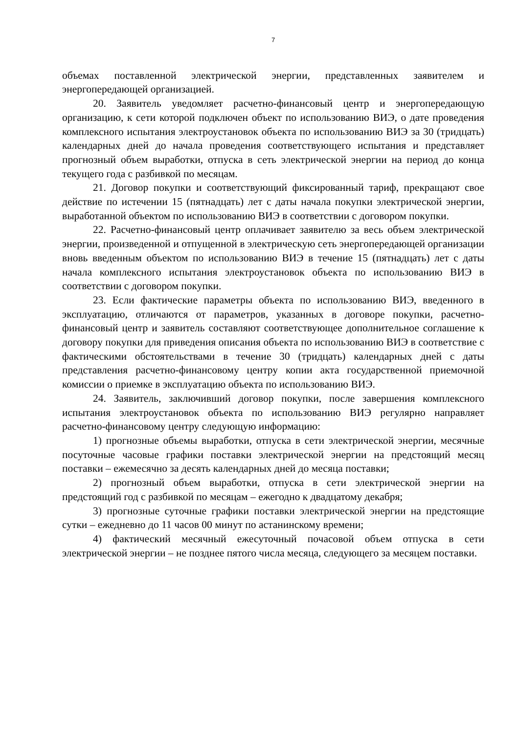7
объемах поставленной электрической энергии, представленных заявителем и энергопередающей организацией.
20. Заявитель уведомляет расчетно-финансовый центр и энергопередающую организацию, к сети которой подключен объект по использованию ВИЭ, о дате проведения комплексного испытания электроустановок объекта по использованию ВИЭ за 30 (тридцать) календарных дней до начала проведения соответствующего испытания и представляет прогнозный объем выработки, отпуска в сеть электрической энергии на период до конца текущего года с разбивкой по месяцам.
21. Договор покупки и соответствующий фиксированный тариф, прекращают свое действие по истечении 15 (пятнадцать) лет с даты начала покупки электрической энергии, выработанной объектом по использованию ВИЭ в соответствии с договором покупки.
22. Расчетно-финансовый центр оплачивает заявителю за весь объем электрической энергии, произведенной и отпущенной в электрическую сеть энергопередающей организации вновь введенным объектом по использованию ВИЭ в течение 15 (пятнадцать) лет с даты начала комплексного испытания электроустановок объекта по использованию ВИЭ в соответствии с договором покупки.
23. Если фактические параметры объекта по использованию ВИЭ, введенного в эксплуатацию, отличаются от параметров, указанных в договоре покупки, расчетно-финансовый центр и заявитель составляют соответствующее дополнительное соглашение к договору покупки для приведения описания объекта по использованию ВИЭ в соответствие с фактическими обстоятельствами в течение 30 (тридцать) календарных дней с даты представления расчетно-финансовому центру копии акта государственной приемочной комиссии о приемке в эксплуатацию объекта по использованию ВИЭ.
24. Заявитель, заключивший договор покупки, после завершения комплексного испытания электроустановок объекта по использованию ВИЭ регулярно направляет расчетно-финансовому центру следующую информацию:
1) прогнозные объемы выработки, отпуска в сети электрической энергии, месячные посуточные часовые графики поставки электрической энергии на предстоящий месяц поставки – ежемесячно за десять календарных дней до месяца поставки;
2) прогнозный объем выработки, отпуска в сети электрической энергии на предстоящий год с разбивкой по месяцам – ежегодно к двадцатому декабря;
3) прогнозные суточные графики поставки электрической энергии на предстоящие сутки – ежедневно до 11 часов 00 минут по астанинскому времени;
4) фактический месячный ежесуточный почасовой объем отпуска в сети электрической энергии – не позднее пятого числа месяца, следующего за месяцем поставки.